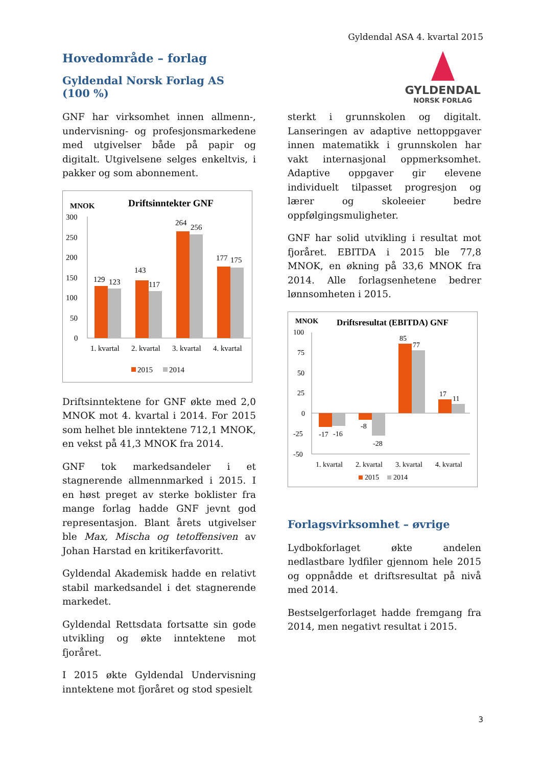Gyldendal ASA 4. kvartal 2015
GYLDENDAL
NORSK FORLAG
Hovedområde – forlag
Gyldendal Norsk Forlag AS
(100 %)
GNF har virksomhet innen allmenn-, undervisning- og profesjonsmarkedene med utgivelser både på papir og digitalt. Utgivelsene selges enkeltvis, i pakker og som abonnement.
MNOK
Driftsinntekter GNF
300
250
200
150
100
50
0
129
123
143
117
264
256
177
175
1. kvartal
2. kvartal
3. kvartal
4. kvartal
2015
2014
Driftsinntektene for GNF økte med 2,0 MNOK mot 4. kvartal i 2014. For 2015 som helhet ble inntektene 712,1 MNOK, en vekst på 41,3 MNOK fra 2014.
GNF tok markedsandeler i et stagnerende allmennmarked i 2015. I en høst preget av sterke boklister fra mange forlag hadde GNF jevnt god representasjon. Blant årets utgivelser ble Max, Mischa og tetoffensiven av Johan Harstad en kritikerfavoritt.
Gyldendal Akademisk hadde en relativt stabil markedsandel i det stagnerende markedet.
Gyldendal Rettsdata fortsatte sin gode utvikling og økte inntektene mot fjoråret.
I 2015 økte Gyldendal Undervisning inntektene mot fjoråret og stod spesielt
sterkt i grunnskolen og digitalt. Lanseringen av adaptive nettoppgaver innen matematikk i grunnskolen har vakt internasjonal oppmerksomhet. Adaptive oppgaver gir elevene individuelt tilpasset progresjon og lærer og skoleeier bedre oppfølgingsmuligheter.
GNF har solid utvikling i resultat mot fjoråret. EBITDA i 2015 ble 77,8 MNOK, en økning på 33,6 MNOK fra 2014. Alle forlagsenhetene bedrer lønnsomheten i 2015.
MNOK
Driftsresultat (EBITDA) GNF
100
75
50
25
0
-25
-50
-17
-16
-8
-28
85
77
17
11
1. kvartal
2. kvartal
3. kvartal
4. kvartal
2015
2014
Forlagsvirksomhet – øvrige
Lydbokforlaget økte andelen nedlastbare lydfiler gjennom hele 2015 og oppnådde et driftsresultat på nivå med 2014.
Bestselgerforlaget hadde fremgang fra 2014, men negativt resultat i 2015.
3